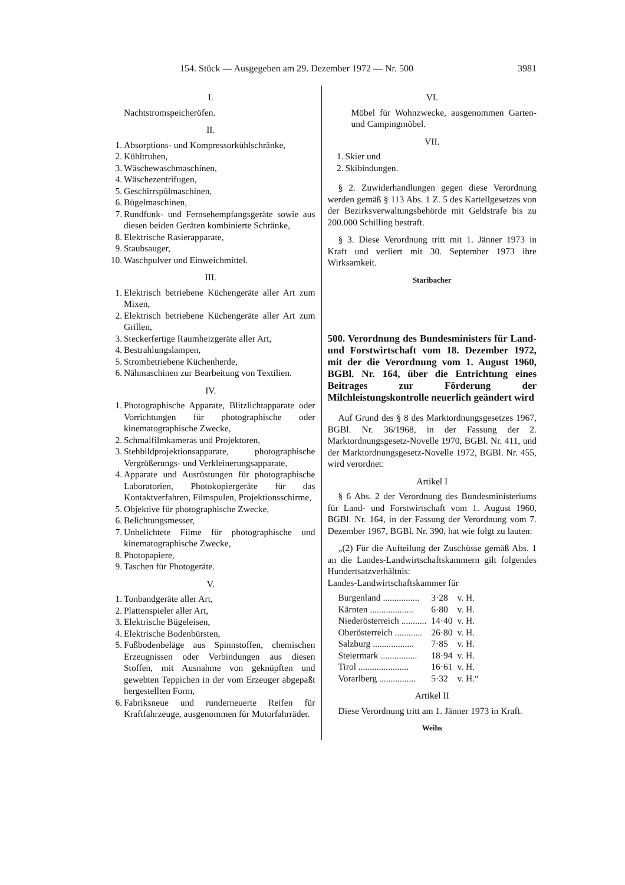154. Stück — Ausgegeben am 29. Dezember 1972 — Nr. 500 3981
I.
Nachtstromspeicheröfen.
II.
1. Absorptions- und Kompressorkühlschränke,
2. Kühltruhen,
3. Wäschewaschmaschinen,
4. Wäschezentrifugen,
5. Geschirrspülmaschinen,
6. Bügelmaschinen,
7. Rundfunk- und Fernsehempfangsgeräte sowie aus diesen beiden Geräten kombinierte Schränke,
8. Elektrische Rasierapparate,
9. Staubsauger,
10. Waschpulver und Einweichmittel.
III.
1. Elektrisch betriebene Küchengeräte aller Art zum Mixen,
2. Elektrisch betriebene Küchengeräte aller Art zum Grillen,
3. Steckerfertige Raumheizgeräte aller Art,
4. Bestrahlungslampen,
5. Strombetriebene Küchenherde,
6. Nähmaschinen zur Bearbeitung von Textilien.
IV.
1. Photographische Apparate, Blitzlichtapparate oder Vorrichtungen für photographische oder kinematographische Zwecke,
2. Schmalfilmkameras und Projektoren,
3. Stehbildprojektionsapparate, photographische Vergrößerungs- und Verkleinerungsapparate,
4. Apparate und Ausrüstungen für photographische Laboratorien, Photokopiergeräte für das Kontaktverfahren, Filmspulen, Projektionsschirme,
5. Objektive für photographische Zwecke,
6. Belichtungsmesser,
7. Unbelichtete Filme für photographische und kinematographische Zwecke,
8. Photopapiere,
9. Taschen für Photogeräte.
V.
1. Tonbandgeräte aller Art,
2. Plattenspieler aller Art,
3. Elektrische Bügeleisen,
4. Elektrische Bodenbürsten,
5. Fußbodenbeläge aus Spinnstoffen, chemischen Erzeugnissen oder Verbindungen aus diesen Stoffen, mit Ausnahme von geknüpften und gewebten Teppichen in der vom Erzeuger abgepaßt hergestellten Form,
6. Fabriksneue und runderneuerte Reifen für Kraftfahrzeuge, ausgenommen für Motorfahrräder.
VI.
Möbel für Wohnzwecke, ausgenommen Garten- und Campingmöbel.
VII.
1. Skier und
2. Skibindungen.
§ 2. Zuwiderhandlungen gegen diese Verordnung werden gemäß § 113 Abs. 1 Z. 5 des Kartellgesetzes von der Bezirksverwaltungsbehörde mit Geldstrafe bis zu 200.000 Schilling bestraft.
§ 3. Diese Verordnung tritt mit 1. Jänner 1973 in Kraft und verliert mit 30. September 1973 ihre Wirksamkeit.
Staribacher
500. Verordnung des Bundesministers für Land- und Forstwirtschaft vom 18. Dezember 1972, mit der die Verordnung vom 1. August 1960, BGBl. Nr. 164, über die Entrichtung eines Beitrages zur Förderung der Milchleistungskontrolle neuerlich geändert wird
Auf Grund des § 8 des Marktordnungsgesetzes 1967, BGBl. Nr. 36/1968, in der Fassung der 2. Marktordnungsgesetz-Novelle 1970, BGBl. Nr. 411, und der Marktordnungsgesetz-Novelle 1972, BGBl. Nr. 455, wird verordnet:
Artikel I
§ 6 Abs. 2 der Verordnung des Bundesministeriums für Land- und Forstwirtschaft vom 1. August 1960, BGBl. Nr. 164, in der Fassung der Verordnung vom 7. Dezember 1967, BGBl. Nr. 390, hat wie folgt zu lauten:
„(2) Für die Aufteilung der Zuschüsse gemäß Abs. 1 an die Landes-Landwirtschaftskammern gilt folgendes Hundertsatzverhältnis:
Landes-Landwirtschaftskammer für
| Burgenland ................ | 3·28 | v. H. |
| Kärnten ................... | 6·80 | v. H. |
| Niederösterreich ........... | 14·40 | v. H. |
| Oberösterreich ............ | 26·80 | v. H. |
| Salzburg .................. | 7·85 | v. H. |
| Steiermark ................ | 18·94 | v. H. |
| Tirol ...................... | 16·61 | v. H. |
| Vorarlberg ................ | 5·32 | v. H.“ |
Artikel II
Diese Verordnung tritt am 1. Jänner 1973 in Kraft.
Weihs